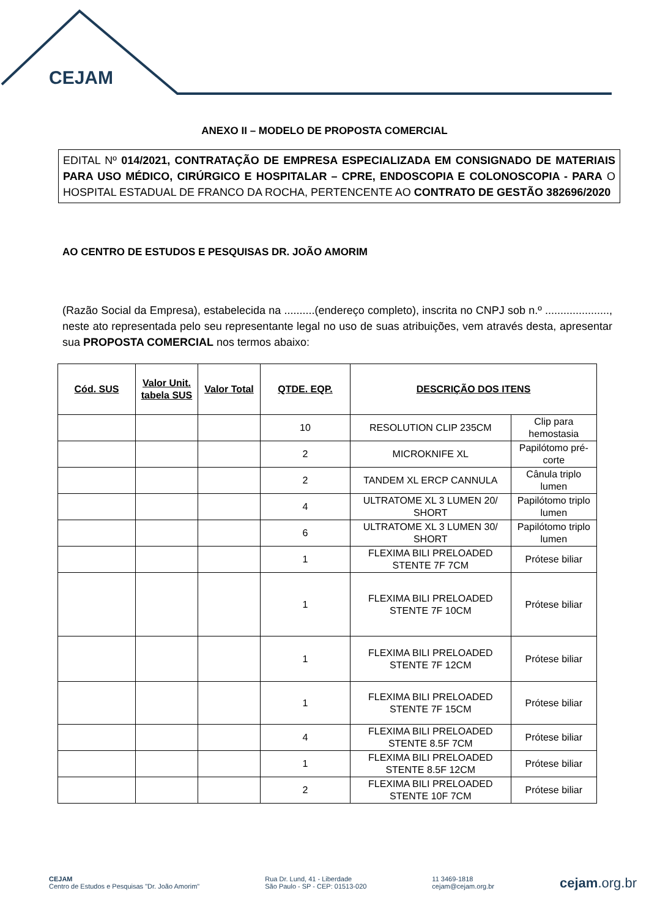CEJAM
ANEXO II – MODELO DE PROPOSTA COMERCIAL
EDITAL Nº 014/2021, CONTRATAÇÃO DE EMPRESA ESPECIALIZADA EM CONSIGNADO DE MATERIAIS PARA USO MÉDICO, CIRÚRGICO E HOSPITALAR – CPRE, ENDOSCOPIA E COLONOSCOPIA - PARA O HOSPITAL ESTADUAL DE FRANCO DA ROCHA, PERTENCENTE AO CONTRATO DE GESTÃO 382696/2020
AO CENTRO DE ESTUDOS E PESQUISAS DR. JOÃO AMORIM
(Razão Social da Empresa), estabelecida na ..........(endereço completo), inscrita no CNPJ sob n.º ....................., neste ato representada pelo seu representante legal no uso de suas atribuições, vem através desta, apresentar sua PROPOSTA COMERCIAL nos termos abaixo:
| Cód. SUS | Valor Unit. tabela SUS | Valor Total | QTDE. EQP. | DESCRIÇÃO DOS ITENS | |
| --- | --- | --- | --- | --- | --- |
| | | | 10 | RESOLUTION CLIP 235CM | Clip para hemostasia |
| | | | 2 | MICROKNIFE XL | Papilótomo pré-corte |
| | | | 2 | TANDEM XL ERCP CANNULA | Cânula triplo lumen |
| | | | 4 | ULTRATOME XL 3 LUMEN 20/ SHORT | Papilótomo triplo lumen |
| | | | 6 | ULTRATOME XL 3 LUMEN 30/ SHORT | Papilótomo triplo lumen |
| | | | 1 | FLEXIMA BILI PRELOADED STENTE 7F 7CM | Prótese biliar |
| | | | 1 | FLEXIMA BILI PRELOADED STENTE 7F 10CM | Prótese biliar |
| | | | 1 | FLEXIMA BILI PRELOADED STENTE 7F 12CM | Prótese biliar |
| | | | 1 | FLEXIMA BILI PRELOADED STENTE 7F 15CM | Prótese biliar |
| | | | 4 | FLEXIMA BILI PRELOADED STENTE 8.5F 7CM | Prótese biliar |
| | | | 1 | FLEXIMA BILI PRELOADED STENTE 8.5F 12CM | Prótese biliar |
| | | | 2 | FLEXIMA BILI PRELOADED STENTE 10F 7CM | Prótese biliar |
CEJAM
Centro de Estudos e Pesquisas "Dr. João Amorim"
Rua Dr. Lund, 41 - Liberdade
São Paulo - SP - CEP: 01513-020
11 3469-1818
cejam@cejam.org.br
cejam.org.br